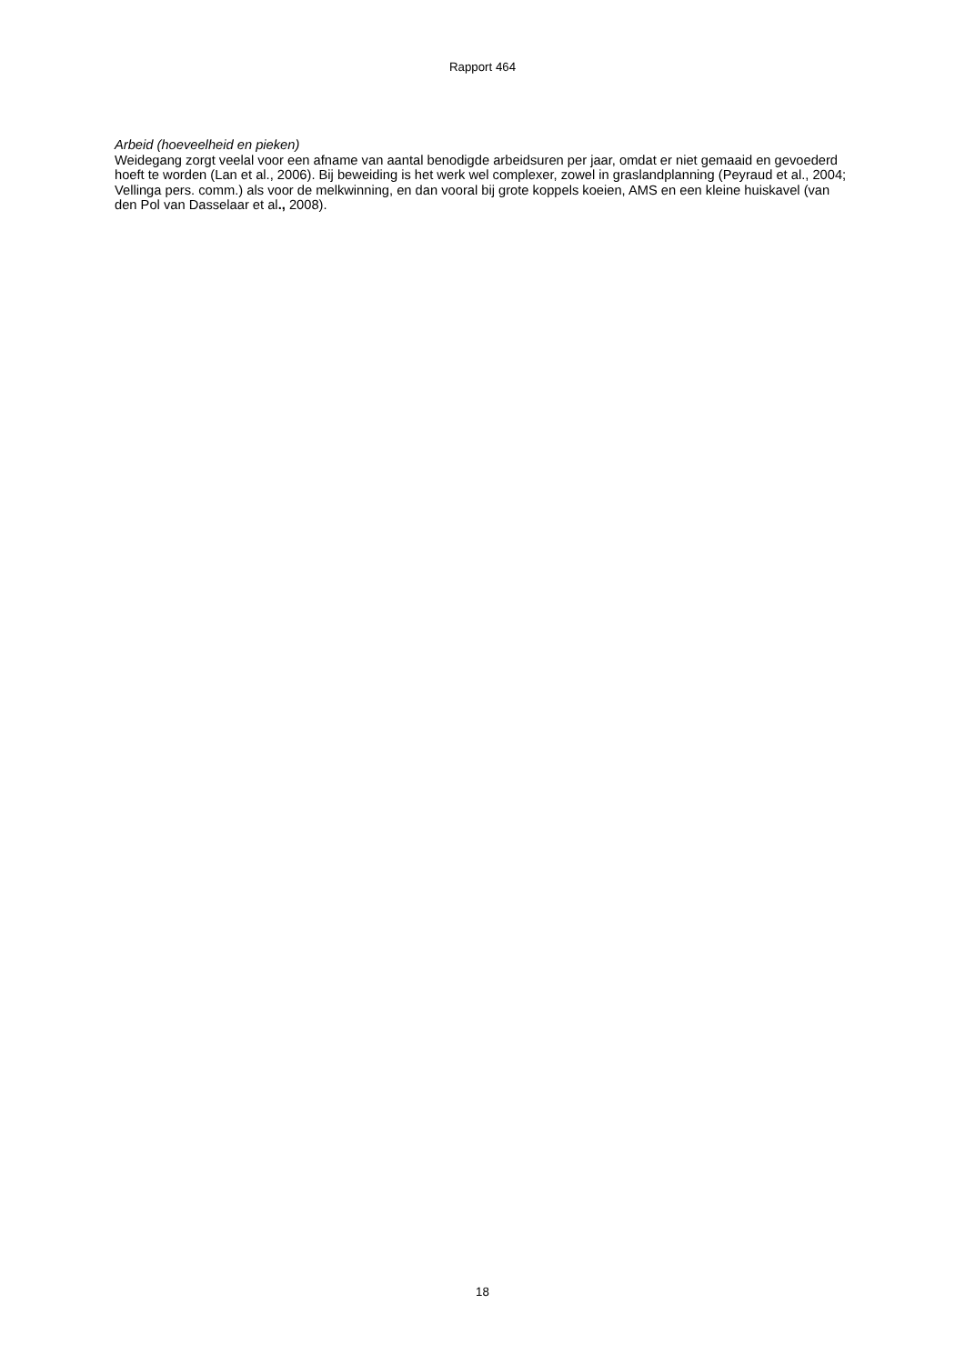Rapport 464
Arbeid (hoeveelheid en pieken)
Weidegang zorgt veelal voor een afname van aantal benodigde arbeidsuren per jaar, omdat er niet gemaaid en gevoederd hoeft te worden (Lan et al., 2006). Bij beweiding is het werk wel complexer, zowel in graslandplanning (Peyraud et al., 2004; Vellinga pers. comm.) als voor de melkwinning, en dan vooral bij grote koppels koeien, AMS en een kleine huiskavel (van den Pol van Dasselaar et al., 2008).
18